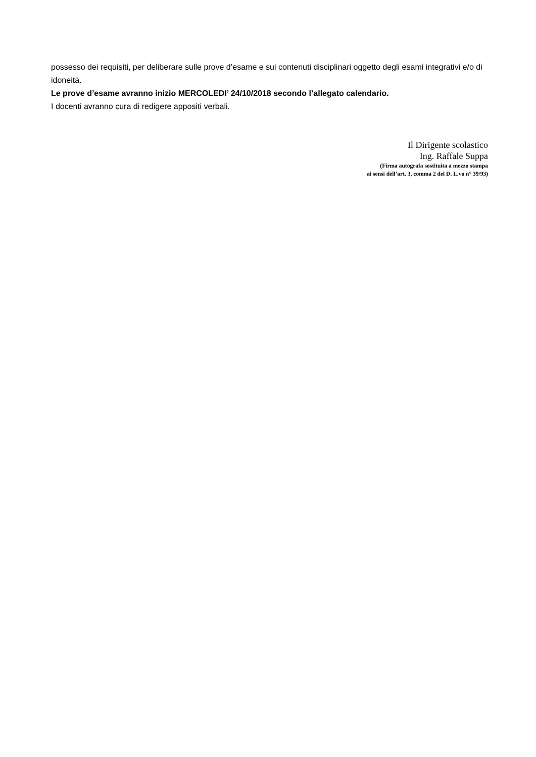possesso dei requisiti, per deliberare sulle prove d’esame e sui contenuti disciplinari oggetto degli esami integrativi e/o di idoneità.
Le prove d’esame avranno inizio MERCOLEDI’ 24/10/2018 secondo l’allegato calendario.
I docenti avranno cura di redigere appositi verbali.
Il Dirigente scolastico
Ing. Raffale Suppa
(Firma autografa sostituita a mezzo stampa
ai sensi dell’art. 3, comma 2 del D. L.vo n° 39/93)